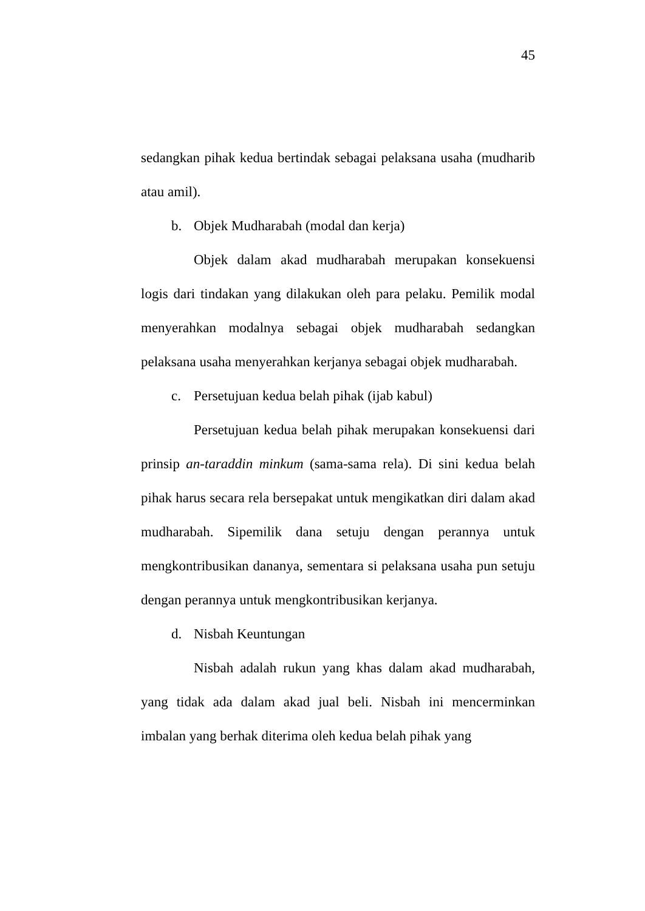45
sedangkan pihak kedua bertindak sebagai pelaksana usaha (mudharib atau amil).
b. Objek Mudharabah (modal dan kerja)
Objek dalam akad mudharabah merupakan konsekuensi logis dari tindakan yang dilakukan oleh para pelaku. Pemilik modal menyerahkan modalnya sebagai objek mudharabah sedangkan pelaksana usaha menyerahkan kerjanya sebagai objek mudharabah.
c. Persetujuan kedua belah pihak (ijab kabul)
Persetujuan kedua belah pihak merupakan konsekuensi dari prinsip an-taraddin minkum (sama-sama rela). Di sini kedua belah pihak harus secara rela bersepakat untuk mengikatkan diri dalam akad mudharabah. Sipemilik dana setuju dengan perannya untuk mengkontribusikan dananya, sementara si pelaksana usaha pun setuju dengan perannya untuk mengkontribusikan kerjanya.
d. Nisbah Keuntungan
Nisbah adalah rukun yang khas dalam akad mudharabah, yang tidak ada dalam akad jual beli. Nisbah ini mencerminkan imbalan yang berhak diterima oleh kedua belah pihak yang